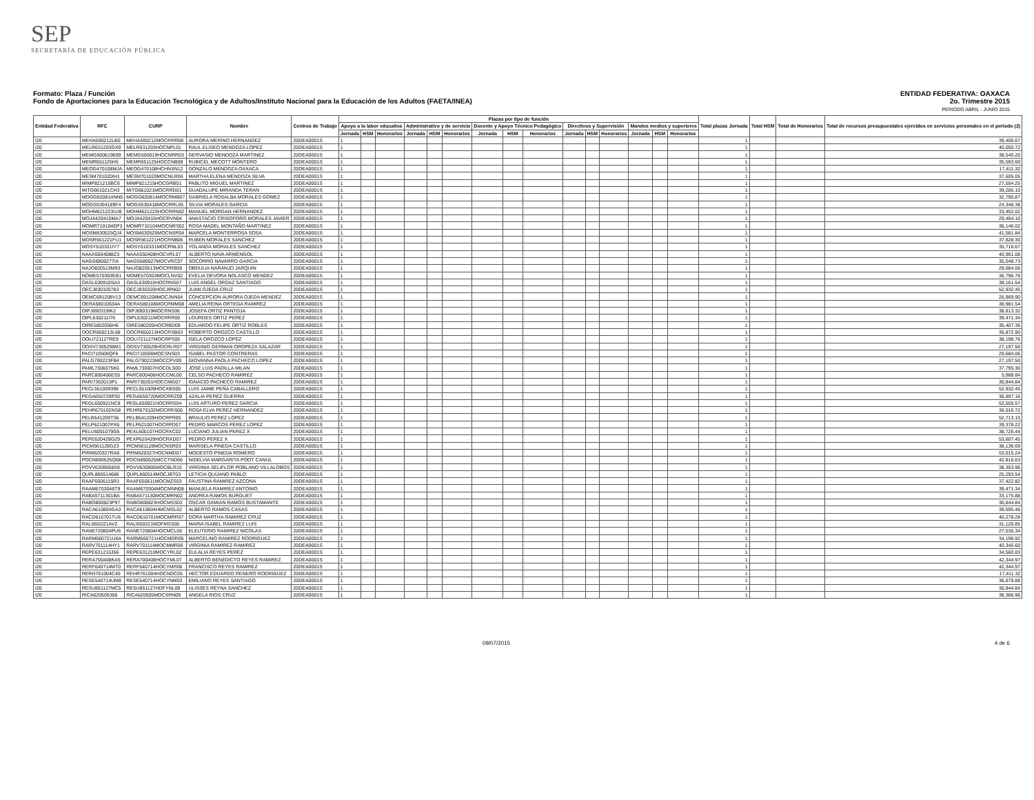SEP
SECRETARÍA DE EDUCACIÓN PÚBLICA
Formato: Plaza / Función
Fondo de Aportaciones para la Educación Tecnológica y de Adultos/Instituto Nacional para la Educación de los Adultos (FAETA/INEA)
ENTIDAD FEDERATIVA: OAXACA
2o. Trimestre 2015
PERIODO ABRIL - JUNIO 2015
| Entidad Federativa | RFC | CURP | Nombre | Centros de Trabajo | Plazas por tipo de función | | | | | | | | | | | | | | | Total plazas Jornada | Total HSM | Total de Honorarios | Total de recursos presupuestales ejercidos en servicios personales en el periodo (2) |
| --- | --- | --- | --- | --- | --- | --- | --- | --- | --- | --- | --- | --- | --- | --- | --- | --- | --- | --- | --- | --- | --- | --- | --- |
| | | | | | Apoyo a la labor educativa | | | Administrativo y de servicio | | | Docente y Apoyo Técnico Pedagógico | | | Directivos y Supervisión | | | Mandos medios y superiores | | | | | | |
| | | | | | Jornada | HSM | Honorarios | Jornada | HSM | Honorarios | Jornada | HSM | Honorarios | Jornada | HSM | Honorarios | Jornada | HSM | Honorarios | | | | |
| I20 | MEHA590212LB0 | MEHA590212MOCRRR08 | AURORA MERINO HERNANDEZ | 20DEA0001S | 1 | | | | | | | | | | | | | | | 1 | | | 39,406.67 |
| I20 | MELR631203GX9 | MELR631203HOCNPL01 | RAUL ELISEO MENDOZA LOPEZ | 20DEA0001S | 1 | | | | | | | | | | | | | | | 1 | | | 40,050.72 |
| I20 | MEMG500619699 | MEMG500619HOCNRR03 | GERVASIO MENDOZA MARTINEZ | 20DEA0001S | 1 | | | | | | | | | | | | | | | 1 | | | 38,540.20 |
| I20 | MEMR651125H5 | MEMR651125HOCCNB09 | RUBICEL MECOTT MONTERO | 20DEA0001S | 1 | | | | | | | | | | | | | | | 1 | | | 35,593.60 |
| I20 | MEOG470108MJA | MEOG470108HCHNXN12 | GONZALO MENDOZA OAXACA | 20DEA0001S | 1 | | | | | | | | | | | | | | | 1 | | | 17,411.32 |
| I20 | MESM701020IH1 | MESM701020MOCNLR06 | MARTHA ELENA MENDOZA SILVA | 20DEA0001S | 1 | | | | | | | | | | | | | | | 1 | | | 37,605.05 |
| I20 | MIMP821215BC6 | MIMP821215HOCGRB01 | PABLITO MIGUEL MARTINEZ | 20DEA0001S | 1 | | | | | | | | | | | | | | | 1 | | | 27,554.25 |
| I20 | MITG661021CH3 | MITG661021MOCRRD01 | GUADALUPE MIRANDA TERAN | 20DEA0001S | 1 | | | | | | | | | | | | | | | 1 | | | 39,285.10 |
| I20 | MOGG820814NN5 | MOGG820814MOCRMB07 | GABRIELA ROSALBA MORALES GOMEZ | 20DEA0001S | 1 | | | | | | | | | | | | | | | 1 | | | 32,790.87 |
| I20 | MOGS5304189F4 | MOGS530418MOCRRL05 | SILVIA MORALES GARCIA | 20DEA0001S | 1 | | | | | | | | | | | | | | | 1 | | | 24,346.38 |
| I20 | MOHM621223UJ8 | MOHM621223HOCRRN02 | MANUEL MORGAN HERNANDEZ | 20DEA0001S | 1 | | | | | | | | | | | | | | | 1 | | | 33,452.02 |
| I20 | MOJA420415MA7 | MOJA420415HOCRVN04 | ANASTACIO CRISOFORO MORALES JAVIER | 20DEA0001S | 1 | | | | | | | | | | | | | | | 1 | | | 29,464.10 |
| I20 | MOMR710104EP3 | MOMR710104MOCNRS02 | ROSA MADEL MONTAÑO MARTINEZ | 20DEA0001S | 1 | | | | | | | | | | | | | | | 1 | | | 36,146.02 |
| I20 | MOSM630525QJ4 | MOSM630525MOCNSR04 | MARCELA MONTERROSA SOSA | 20DEA0001S | 1 | | | | | | | | | | | | | | | 1 | | | 41,581.84 |
| I20 | MOSR561221FU1 | MOSR561221HOCRNB06 | RUBEN MORALES SANCHEZ | 20DEA0001S | 1 | | | | | | | | | | | | | | | 1 | | | 37,828.30 |
| I20 | MOSY610331IY7 | MOSY610331MOCRNL03 | YOLANDA MORALES SANCHEZ | 20DEA0001S | 1 | | | | | | | | | | | | | | | 1 | | | 35,716.67 |
| I20 | NAAA5504088Z3 | NAAA550408HOCVRL07 | ALBERTO NAVA ARMENGOL | 20DEA0001S | 1 | | | | | | | | | | | | | | | 1 | | | 40,961.08 |
| I20 | NAGS6806277IA | NAGS680627MOCVRC07 | SOCORRO NAVARRO GARCIA | 20DEA0001S | 1 | | | | | | | | | | | | | | | 1 | | | 35,048.73 |
| I20 | NAJO820513M93 | NAJO820513MOCRRB09 | OBDULIA NARANJO JARQUIN | 20DEA0001S | 1 | | | | | | | | | | | | | | | 1 | | | 29,684.06 |
| I20 | NOME570303EB1 | NOME570303MOCLNV02 | EVELIA DEVORA NOLASCO MENDEZ | 20DEA0001S | 1 | | | | | | | | | | | | | | | 1 | | | 36,796.78 |
| I20 | OASL630910SA3 | OASL630910HOCRNS07 | LUIS ANGEL ORDAZ SANTIAGO | 20DEA0001S | 1 | | | | | | | | | | | | | | | 1 | | | 38,161.54 |
| I20 | OECJ830320783 | OECJ830320HOCJRN02 | JUAN OJEDA CRUZ | 20DEA0001S | 1 | | | | | | | | | | | | | | | 1 | | | 52,932.45 |
| I20 | OEMC691208V13 | OEMC691208MOCJNN04 | CONCEPCION AURORA OJEDA MENDEZ | 20DEA0001S | 1 | | | | | | | | | | | | | | | 1 | | | 26,969.90 |
| I20 | OERA58010634A | OERA580106MOCRMM08 | AMELIA REINA ORTEGA RAMIREZ | 20DEA0001S | 1 | | | | | | | | | | | | | | | 1 | | | 38,981.54 |
| I20 | OIPJ690319IK2 | OIPJ690319MOCRNS06 | JOSEFA ORTIZ PANTOJA | 20DEA0001S | 1 | | | | | | | | | | | | | | | 1 | | | 38,813.32 |
| I20 | OIPL630211I76 | OIPL630211MOCRRR00 | LOURDES ORTIZ PEREZ | 20DEA0001S | 1 | | | | | | | | | | | | | | | 1 | | | 39,471.34 |
| I20 | OIRE5802056H6 | OIRE580205HOCRBD09 | EDUARDO FELIPE ORTIZ ROBLES | 20DEA0001S | 1 | | | | | | | | | | | | | | | 1 | | | 35,407.36 |
| I20 | OOCR650213L68 | OOCR650213HOCRSB03 | ROBERTO OROZCO CASTILLO | 20DEA0001S | 1 | | | | | | | | | | | | | | | 1 | | | 35,872.90 |
| I20 | OOLI721127RE9 | OOLI721127MOCRPS05 | ISELA OROZCO LOPEZ | 20DEA0001S | 1 | | | | | | | | | | | | | | | 1 | | | 38,198.76 |
| I20 | OOSV7305298M1 | OOSV730529HOCRLR07 | VIRGINIO GERMAN OROPEZA SALAZAR | 20DEA0001S | 1 | | | | | | | | | | | | | | | 1 | | | 27,197.50 |
| I20 | PACI710506QF6 | PACI710506MOCSNS03 | ISABEL PASTOR CONTRERAS | 20DEA0001S | 1 | | | | | | | | | | | | | | | 1 | | | 29,684.06 |
| I20 | PALG790223FB4 | PALG790223MOCCPV09 | GIOVANNA PAOLA PACHECO LOPEZ | 20DEA0001S | 1 | | | | | | | | | | | | | | | 1 | | | 27,197.50 |
| I20 | PAML7306075K6 | PAML730607HOCDLS00 | JOSE LUIS PADILLA MILAN | 20DEA0001S | 1 | | | | | | | | | | | | | | | 1 | | | 37,795.30 |
| I20 | PARC800406ES5 | PARC800406HOCCML00 | CELSO PACHECO RAMIREZ | 20DEA0001S | 1 | | | | | | | | | | | | | | | 1 | | | 5,988.84 |
| I20 | PARI7302013P1 | PARI730201HOCCMG07 | IGNACIO PACHECO RAMIREZ | 20DEA0001S | 1 | | | | | | | | | | | | | | | 1 | | | 30,844.84 |
| I20 | PECL551009399 | PECL551009HOCXBS05 | LUIS JAIME PEÑA CABALLERO | 20DEA0001S | 1 | | | | | | | | | | | | | | | 1 | | | 52,932.45 |
| I20 | PEGA650720P30 | PEGA650720MOCRRZ09 | AZALIA PEREZ GUERRA | 20DEA0001S | 1 | | | | | | | | | | | | | | | 1 | | | 36,897.16 |
| I20 | PEGL650921NC8 | PEGL650921HOCRRS04 | LUIS ARTURO PEREZ GARCIA | 20DEA0001S | 1 | | | | | | | | | | | | | | | 1 | | | 53,555.57 |
| I20 | PEHR670102NS8 | PEHR670102MOCRRS06 | ROSA ELVA PEREZ HERNANDEZ | 20DEA0001S | 1 | | | | | | | | | | | | | | | 1 | | | 36,016.72 |
| I20 | PELB541209TS6 | PELB541209HOCRPR05 | BRAULIO PEREZ LOPEZ | 20DEA0001S | 1 | | | | | | | | | | | | | | | 1 | | | 52,713.15 |
| I20 | PELP621007PX6 | PELP621007HOCRPD07 | PEDRO MARCOS PEREZ LOPEZ | 20DEA0001S | 1 | | | | | | | | | | | | | | | 1 | | | 39,378.22 |
| I20 | PELU6001079G5 | PEXL600107HOCRXC02 | LUCIANO JULIAN PEREZ X | 20DEA0001S | 1 | | | | | | | | | | | | | | | 1 | | | 38,726.44 |
| I20 | PEPE620429G29 | PEXP620429HOCRXD07 | PEDRO PEREZ X | 20DEA0001S | 1 | | | | | | | | | | | | | | | 1 | | | 53,607.45 |
| I20 | PICM561128GZ3 | PICM561128MOCNSR03 | MARISELA PINEDA CASTILLO | 20DEA0001S | 1 | | | | | | | | | | | | | | | 1 | | | 38,136.69 |
| I20 | PIRM620327RA8 | PIRM620327HOCNMD07 | MODESTO PINEDA ROMERO | 20DEA0001S | 1 | | | | | | | | | | | | | | | 1 | | | 53,015.24 |
| I20 | POCN690525Q68 | POCN690525MCCTND06 | NIDELVIA MARGARITA POOT CANUL | 20DEA0001S | 1 | | | | | | | | | | | | | | | 1 | | | 42,816.63 |
| I20 | POVV6309058X8 | POVV630905MOCBLR10 | VIRGINIA SELIFLOR POBLANO VILLALOBOS | 20DEA0001S | 1 | | | | | | | | | | | | | | | 1 | | | 38,353.96 |
| I20 | QUPL860514686 | QUPL860514MOCJBT03 | LETICIA QUIJANO PABLO | 20DEA0001S | 1 | | | | | | | | | | | | | | | 1 | | | 25,293.54 |
| I20 | RAAF6506115R3 | RAAF650611MOCMZS03 | FAUSTINA RAMIREZ AZCONA | 20DEA0001S | 1 | | | | | | | | | | | | | | | 1 | | | 37,422.82 |
| I20 | RAAM6703046T9 | RAAM670304MOCMNN08 | MANUELA RAMIREZ ANTONIO | 20DEA0001S | 1 | | | | | | | | | | | | | | | 1 | | | 39,471.34 |
| I20 | RABA5711301BA | RABA571130MOCMRN02 | ANDREA RAMOS BURGUET | 20DEA0001S | 1 | | | | | | | | | | | | | | | 1 | | | 33,175.88 |
| I20 | RABO800823P97 | RABO800823HOCMSS02 | OSCAR DAMIAN RAMOS BUSTAMANTE | 20DEA0001S | 1 | | | | | | | | | | | | | | | 1 | | | 30,844.84 |
| I20 | RACA610804GA3 | RACA610804HMCMSL02 | ALBERTO RAMOS CASAS | 20DEA0001S | 1 | | | | | | | | | | | | | | | 1 | | | 39,595.46 |
| I20 | RACD610701TU6 | RACD610701MOCMRR07 | DORA MARTHA RAMIREZ CRUZ | 20DEA0001S | 1 | | | | | | | | | | | | | | | 1 | | | 40,278.28 |
| I20 | RALI650221AV2 | RALI650221MDFMSS00 | MARIA ISABEL RAMIREZ LUIS | 20DEA0001S | 1 | | | | | | | | | | | | | | | 1 | | | 31,126.85 |
| I20 | RANE720804PU6 | RANE720804HOCMCL06 | ELEUTERIO RAMIREZ NICOLAS | 20DEA0001S | 1 | | | | | | | | | | | | | | | 1 | | | 27,535.34 |
| I20 | RARM560721U6A | RARM560721HOCMDR05 | MARCELINO RAMIREZ RODRIGUEZ | 20DEA0001S | 1 | | | | | | | | | | | | | | | 1 | | | 34,196.92 |
| I20 | RARV701114HY1 | RARV701114MOCMMR06 | VIRGINIA RAMIREZ RAMIREZ | 20DEA0001S | 1 | | | | | | | | | | | | | | | 1 | | | 40,345.60 |
| I20 | REPE631210J56 | REPE631210MOCYRL02 | EULALIA REYES PEREZ | 20DEA0001S | 1 | | | | | | | | | | | | | | | 1 | | | 34,560.83 |
| I20 | RERA700408KA5 | RERA700408HOCYML07 | ALBERTO BENEDICTO REYES RAMIREZ | 20DEA0001S | 1 | | | | | | | | | | | | | | | 1 | | | 42,344.97 |
| I20 | RERF640714MT0 | RERF640714HOCYMR06 | FRANCISCO REYES RAMIREZ | 20DEA0001S | 1 | | | | | | | | | | | | | | | 1 | | | 42,344.97 |
| I20 | RERH761004C40 | REHR761004HOCNDC05 | HECTOR EDUARDO RENERO RODRIGUEZ | 20DEA0001S | 1 | | | | | | | | | | | | | | | 1 | | | 17,411.32 |
| I20 | RESE540714UM8 | RESE540714HOCYNM03 | EMILIANO REYES SANTIAGO | 20DEA0001S | 1 | | | | | | | | | | | | | | | 1 | | | 36,679.88 |
| I20 | RESU851127MC5 | RESU851127HDFYNL09 | ULISSES REYNA SANCHEZ | 20DEA0001S | 1 | | | | | | | | | | | | | | | 1 | | | 30,844.84 |
| I20 | RICA620505356 | RICA620505MOCSRN09 | ANGELA RIOS CRUZ | 20DEA0001S | 1 | | | | | | | | | | | | | | | 1 | | | 38,386.96 |
09/07/2015 4 de 6